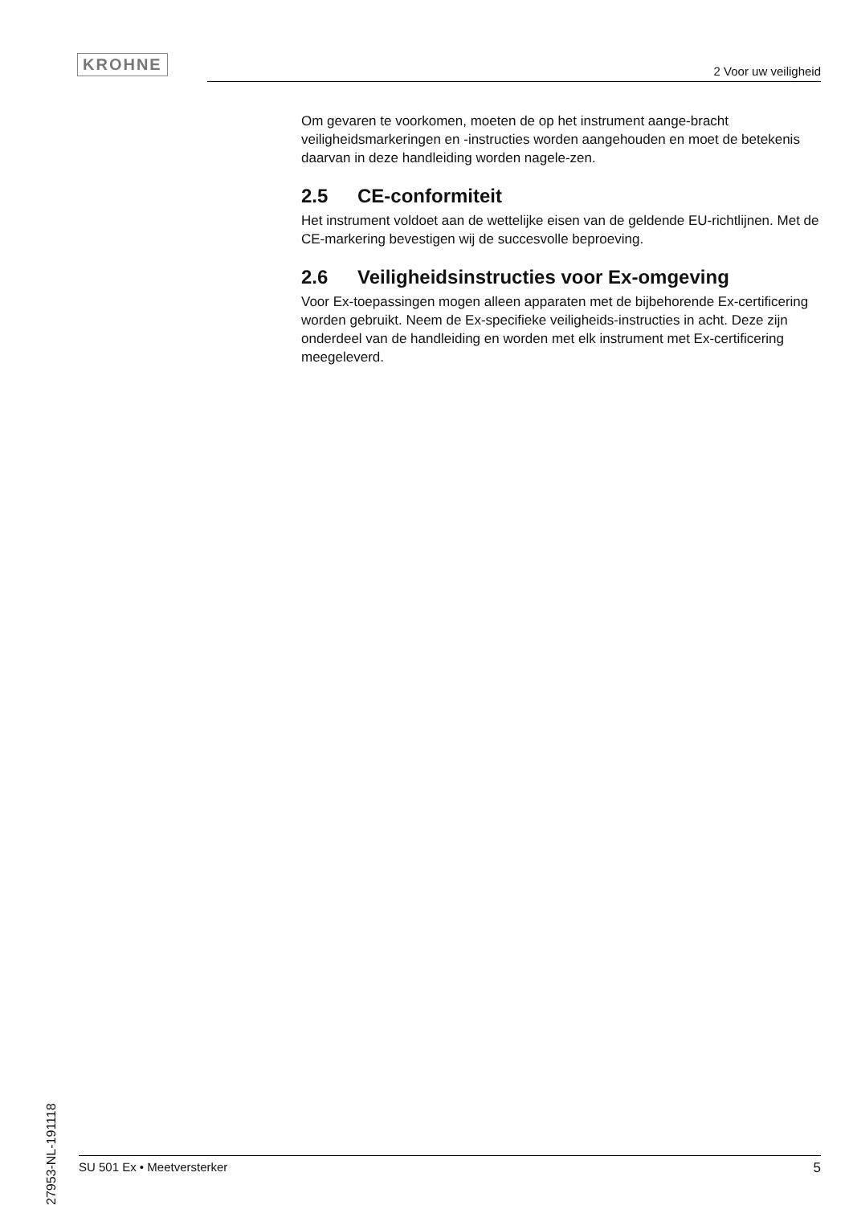KROHNE 2 Voor uw veiligheid
Om gevaren te voorkomen, moeten de op het instrument aange-bracht veiligheidsmarkeringen en -instructies worden aangehouden en moet de betekenis daarvan in deze handleiding worden nagele-zen.
2.5 CE-conformiteit
Het instrument voldoet aan de wettelijke eisen van de geldende EU-richtlijnen. Met de CE-markering bevestigen wij de succesvolle beproeving.
2.6 Veiligheidsinstructies voor Ex-omgeving
Voor Ex-toepassingen mogen alleen apparaten met de bijbehorende Ex-certificering worden gebruikt. Neem de Ex-specifieke veiligheids-instructies in acht. Deze zijn onderdeel van de handleiding en worden met elk instrument met Ex-certificering meegeleverd.
27953-NL-191118
SU 501 Ex • Meetversterker 5